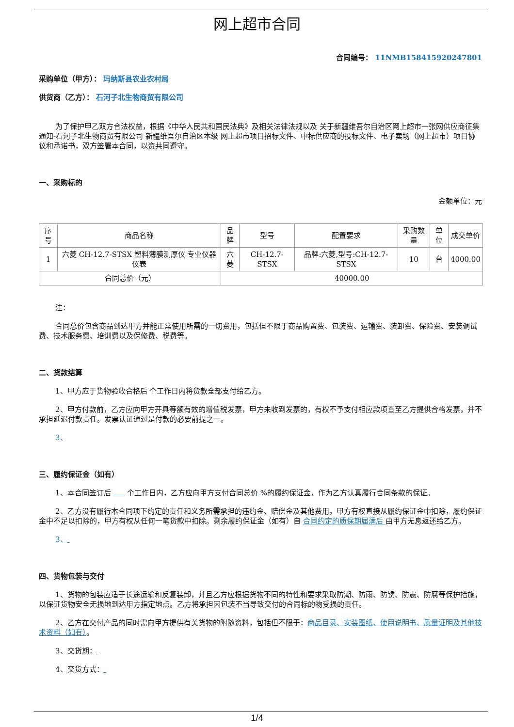网上超市合同
合同编号： 11NMB158415920247801
采购单位（甲方）： 玛纳斯县农业农村局
供货商（乙方）： 石河子北生物商贸有限公司
为了保护甲乙双方合法权益，根据《中华人民共和国民法典》及相关法律法规以及 关于新疆维吾尔自治区网上超市一张网供应商征集通知-石河子北生物商贸有限公司 新疆维吾尔自治区本级 网上超市项目招标文件、中标供应商的投标文件、电子卖场（网上超市）项目协议和承诺书，双方签署本合同，以资共同遵守。
一、采购标的
金额单位：元
| 序号 | 商品名称 | 品牌 | 型号 | 配置要求 | 采购数量 | 单位 | 成交单价 |
| --- | --- | --- | --- | --- | --- | --- | --- |
| 1 | 六菱 CH-12.7-STSX 塑料薄膜测厚仪 专业仪器仪表 | 六菱 | CH-12.7-STSX | 品牌:六菱,型号:CH-12.7-STSX | 10 | 台 | 4000.00 |
| 合同总价（元） | | 40000.00 | | | | | |
注：
合同总价包含商品到达甲方并能正常使用所需的一切费用，包括但不限于商品购置费、包装费、运输费、装卸费、保险费、安装调试费、技术服务费、培训费以及保修费、税费等。
二、货款结算
1、甲方应于货物验收合格后 个工作日内将货款全部支付给乙方。
2、甲方付款前，乙方应向甲方开具等额有效的增值税发票，甲方未收到发票的，有权不予支付相应款项直至乙方提供合格发票，并不承担延迟付款责任。发票认证通过是付款的必要前提之一。
3、
三、履约保证金（如有）
1、本合同签订后 个工作日内，乙方应向甲方支付合同总价 %的履约保证金，作为乙方认真履行合同条款的保证。
2、乙方没有履行本合同项下约定的责任和义务所需承担的违约金、赔偿金及其他费用，甲方有权直接从履约保证金中扣除，履约保证金中不足以扣除的，甲方有权从任何一笔货款中扣除。剩余履约保证金（如有）自 合同约定的质保期届满后 由甲方无息返还给乙方。
3、
四、货物包装与交付
1、货物的包装应适于长途运输和反复装卸，并且乙方应根据货物不同的特性和要求采取防潮、防雨、防锈、防震、防腐等保护措施，以保证货物安全无损地到达甲方指定地点。乙方将承担因包装不当导致交付的合同标的物受损的责任。
2、乙方在交付产品的同时需向甲方提供有关货物的附随资料，包括但不限于：商品目录、安装图纸、使用说明书、质量证明及其他技术资料（如有）。
3、交货期：
4、交货方式：
1/4